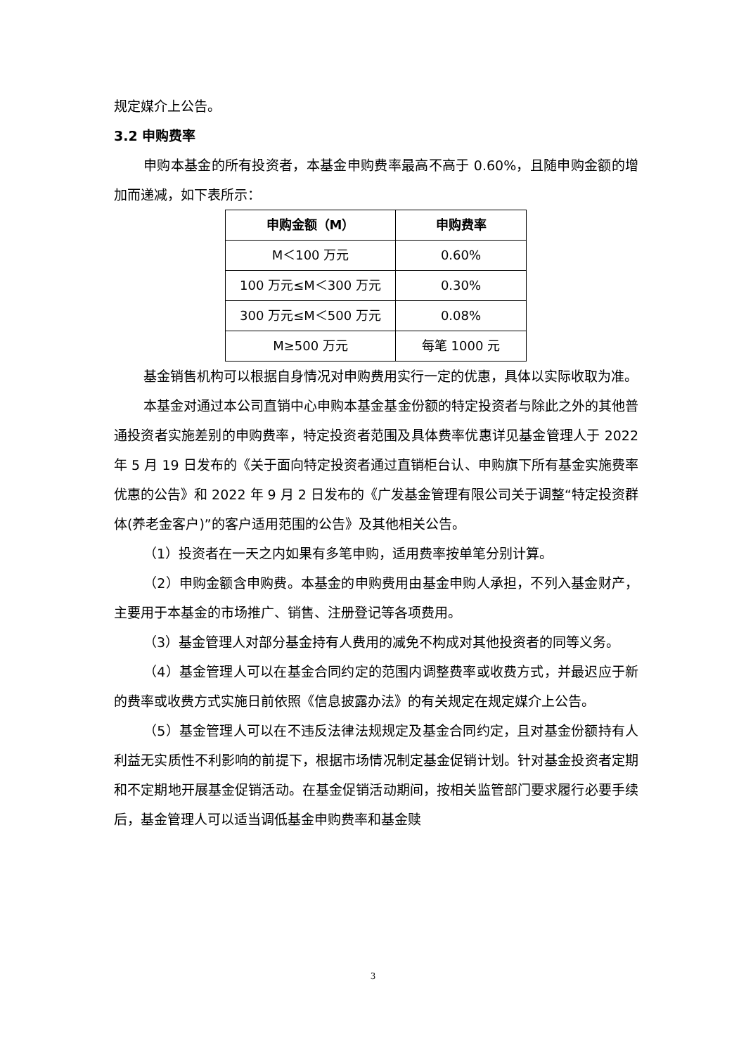规定媒介上公告。
3.2 申购费率
申购本基金的所有投资者，本基金申购费率最高不高于 0.60%，且随申购金额的增加而递减，如下表所示：
| 申购金额（M） | 申购费率 |
| --- | --- |
| M＜100 万元 | 0.60% |
| 100 万元≤M＜300 万元 | 0.30% |
| 300 万元≤M＜500 万元 | 0.08% |
| M≥500 万元 | 每笔 1000 元 |
基金销售机构可以根据自身情况对申购费用实行一定的优惠，具体以实际收取为准。
本基金对通过本公司直销中心申购本基金基金份额的特定投资者与除此之外的其他普通投资者实施差别的申购费率，特定投资者范围及具体费率优惠详见基金管理人于 2022 年 5 月 19 日发布的《关于面向特定投资者通过直销柜台认、申购旗下所有基金实施费率优惠的公告》和 2022 年 9 月 2 日发布的《广发基金管理有限公司关于调整“特定投资群体(养老金客户)”的客户适用范围的公告》及其他相关公告。
（1）投资者在一天之内如果有多笔申购，适用费率按单笔分别计算。
（2）申购金额含申购费。本基金的申购费用由基金申购人承担，不列入基金财产，主要用于本基金的市场推广、销售、注册登记等各项费用。
（3）基金管理人对部分基金持有人费用的减免不构成对其他投资者的同等义务。
（4）基金管理人可以在基金合同约定的范围内调整费率或收费方式，并最迟应于新的费率或收费方式实施日前依照《信息披露办法》的有关规定在规定媒介上公告。
（5）基金管理人可以在不违反法律法规规定及基金合同约定，且对基金份额持有人利益无实质性不利影响的前提下，根据市场情况制定基金促销计划。针对基金投资者定期和不定期地开展基金促销活动。在基金促销活动期间，按相关监管部门要求履行必要手续后，基金管理人可以适当调低基金申购费率和基金赎
3